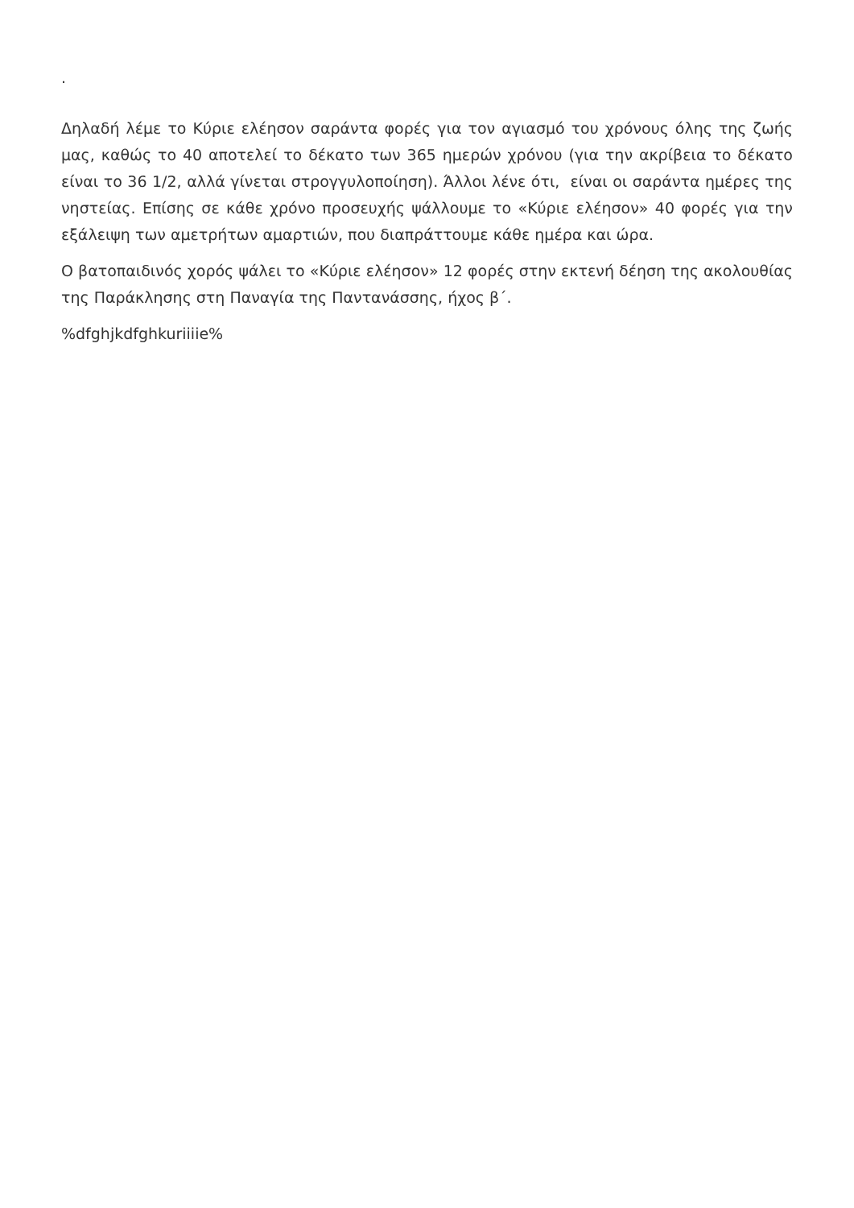.
Δηλαδή λέμε το Κύριε ελέησον σαράντα φορές για τον αγιασμό του χρόνους όλης της ζωής μας, καθώς το 40 αποτελεί το δέκατο των 365 ημερών χρόνου (για την ακρίβεια το δέκατο είναι το 36 1/2, αλλά γίνεται στρογγυλοποίηση). Άλλοι λένε ότι, είναι οι σαράντα ημέρες της νηστείας. Επίσης σε κάθε χρόνο προσευχής ψάλλουμε το «Κύριε ελέησον» 40 φορές για την εξάλειψη των αμετρήτων αμαρτιών, που διαπράττουμε κάθε ημέρα και ώρα.
Ο βατοπαιδινός χορός ψάλει το «Κύριε ελέησον» 12 φορές στην εκτενή δέηση της ακολουθίας της Παράκλησης στη Παναγία της Παντανάσσης, ήχος β΄.
%dfghjkdfghkuriiiie%